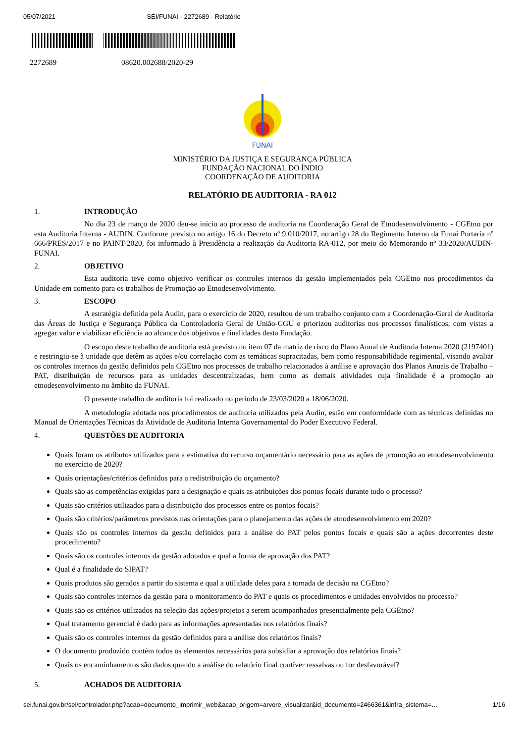05/07/2021 SEI/FUNAI - 2272689 - Relatório
2272689 08620.002688/2020-29
FUNAI
MINISTÉRIO DA JUSTIÇA E SEGURANÇA PÚBLICA
FUNDAÇÃO NACIONAL DO ÍNDIO
COORDENAÇÃO DE AUDITORIA
RELATÓRIO DE AUDITORIA - RA 012
1. INTRODUÇÃO
No dia 23 de março de 2020 deu-se início ao processo de auditoria na Coordenação Geral de Etnodesenvolvimento - CGEtno por esta Auditoria Interna - AUDIN. Conforme previsto no artigo 16 do Decreto nº 9.010/2017, no artigo 28 do Regimento Interno da Funai Portaria nº 666/PRES/2017 e no PAINT-2020, foi informado à Presidência a realização da Auditoria RA-012, por meio do Memorando nº 33/2020/AUDIN-FUNAI.
2. OBJETIVO
Esta auditoria teve como objetivo verificar os controles internos da gestão implementados pela CGEtno nos procedimentos da Unidade em comento para os trabalhos de Promoção ao Etnodesenvolvimento.
3. ESCOPO
A estratégia definida pela Audin, para o exercício de 2020, resultou de um trabalho conjunto com a Coordenação-Geral de Auditoria das Áreas de Justiça e Segurança Pública da Controladoria Geral de União-CGU e priorizou auditorias nos processos finalísticos, com vistas a agregar valor e viabilizar eficiência ao alcance dos objetivos e finalidades desta Fundação.
O escopo deste trabalho de auditoria está previsto no item 07 da matriz de risco do Plano Anual de Auditoria Interna 2020 (2197401) e restringiu-se à unidade que detêm as ações e/ou correlação com as temáticas supracitadas, bem como responsabilidade regimental, visando avaliar os controles internos da gestão definidos pela CGEtno nos processos de trabalho relacionados à análise e aprovação dos Planos Anuais de Trabalho – PAT, distribuição de recursos para as unidades descentralizadas, bem como as demais atividades cuja finalidade é a promoção ao etnodesenvolvimento no âmbito da FUNAI.
O presente trabalho de auditoria foi realizado no período de 23/03/2020 a 18/06/2020.
A metodologia adotada nos procedimentos de auditoria utilizados pela Audin, estão em conformidade com as técnicas definidas no Manual de Orientações Técnicas da Atividade de Auditoria Interna Governamental do Poder Executivo Federal.
4. QUESTÕES DE AUDITORIA
Quais foram os atributos utilizados para a estimativa do recurso orçamentário necessário para as ações de promoção ao etnodesenvolvimento no exercício de 2020?
Quais orientações/critérios definidos para a redistribuição do orçamento?
Quais são as competências exigidas para a designação e quais as atribuições dos pontos focais durante todo o processo?
Quais são critérios utilizados para a distribuição dos processos entre os pontos focais?
Quais são critérios/parâmetros previstos nas orientações para o planejamento das ações de etnodesenvolvimento em 2020?
Quais são os controles internos da gestão definidos para a análise do PAT pelos pontos focais e quais são a ações decorrentes deste procedimento?
Quais são os controles internos da gestão adotados e qual a forma de aprovação dos PAT?
Qual é a finalidade do SIPAT?
Quais produtos são gerados a partir do sistema e qual a utilidade deles para a tomada de decisão na CGEtno?
Quais são controles internos da gestão para o monitoramento do PAT e quais os procedimentos e unidades envolvidos no processo?
Quais são os critérios utilizados na seleção das ações/projetos a serem acompanhados presencialmente pela CGEtno?
Qual tratamento gerencial é dado para as informações apresentadas nos relatórios finais?
Quais são os controles internos da gestão definidos para a análise dos relatórios finais?
O documento produzido contém todos os elementos necessários para subsidiar a aprovação dos relatórios finais?
Quais os encaminhamentos são dados quando a análise do relatório final contiver ressalvas ou for desfavorável?
5. ACHADOS DE AUDITORIA
sei.funai.gov.br/sei/controlador.php?acao=documento_imprimir_web&acao_origem=arvore_visualizar&id_documento=2466361&infra_sistema=… 1/16